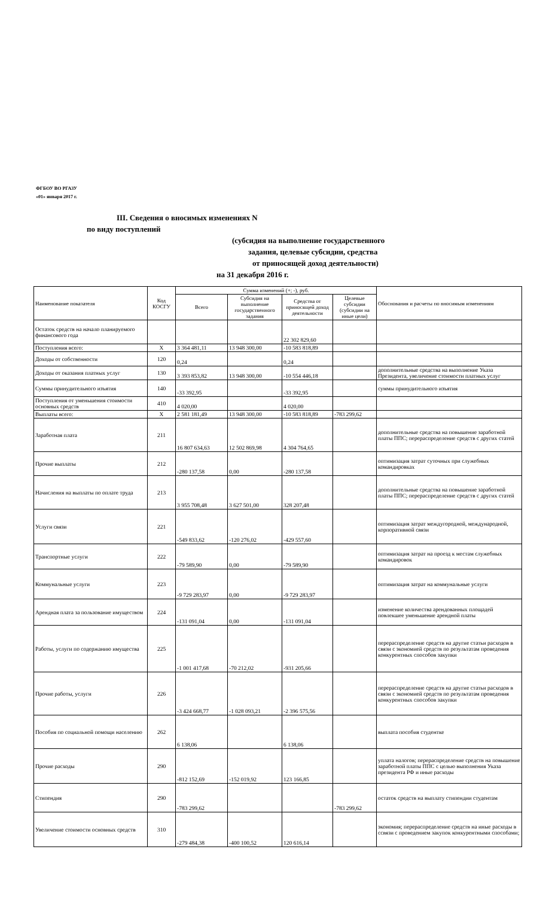ФГБОУ ВО РГАЗУ
«01» января 2017 г.
III. Сведения о вносимых изменениях N
по виду поступлений
(субсидия на выполнение государственного
задания, целевые субсидии, средства
от приносящей доход деятельности)
на 31 декабря 2016 г.
| Наименование показателя | Код КОСГУ | Сумма изменений (+; -), руб. | | | | Обоснования и расчеты по вносимым изменениям |
| --- | --- | --- | --- | --- | --- | --- |
| | | Всего | Субсидия на выполнение государственного задания | Средства от приносящей доход деятельности | Целевые субсидии (субсидии на иные цели) | |
| Остаток средств на начало планируемого финансового года | | | | 22 302 829,60 | | |
| Поступления всего: | X | 3 364 481,11 | 13 948 300,00 | -10 583 818,89 | | |
| Доходы от собственности | 120 | 0,24 | | 0,24 | | |
| Доходы от оказания платных услуг | 130 | 3 393 853,82 | 13 948 300,00 | -10 554 446,18 | | дополнительные средства на выполнение Указа Президента, увеличение стоимости платных услуг |
| Суммы принудительного изъятия | 140 | -33 392,95 | | -33 392,95 | | суммы принудительного изъятия |
| Поступления от уменьшения стоимости основных средств | 410 | 4 020,00 | | 4 020,00 | | |
| Выплаты всего: | X | 2 581 181,49 | 13 948 300,00 | -10 583 818,89 | -783 299,62 | |
| Заработная плата | 211 | 16 807 634,63 | 12 502 869,98 | 4 304 764,65 | | дополнительные средства на повышение заработной платы ППС; перераспределение средств с других статей |
| Прочие выплаты | 212 | -280 137,58 | 0,00 | -280 137,58 | | оптимизация затрат суточных при служебных командировках |
| Начисления на выплаты по оплате труда | 213 | 3 955 708,48 | 3 627 501,00 | 328 207,48 | | дополнительные средства на повышение заработной платы ППС; перераспределение средств с других статей |
| Услуги связи | 221 | -549 833,62 | -120 276,02 | -429 557,60 | | оптимизация затрат междугородной, международной, корпоративной связи |
| Транспортные услуги | 222 | -79 589,90 | 0,00 | -79 589,90 | | оптимизация затрат на проезд к местам служебных командировок |
| Коммунальные услуги | 223 | -9 729 283,97 | 0,00 | -9 729 283,97 | | оптимизация затрат на коммунальные услуги |
| Арендная плата за пользование имуществом | 224 | -131 091,04 | 0,00 | -131 091,04 | | изменение количества арендованных площадей повлекшее уменьшение арендной платы |
| Работы, услуги по содержанию имущества | 225 | -1 001 417,68 | -70 212,02 | -931 205,66 | | перераспределение средств на другие статьи расходов в связи с экономией средств по результатам проведения конкурентных способов закупки |
| Прочие работы, услуги | 226 | -3 424 668,77 | -1 028 093,21 | -2 396 575,56 | | перераспределение средств на другие статьи расходов в связи с экономией средств по результатам проведения конкурентных способов закупки |
| Пособия по социальной помощи населению | 262 | 6 138,06 | | 6 138,06 | | выплата пособия студентке |
| Прочие расходы | 290 | -812 152,69 | -152 019,92 | 123 166,85 | | уплата налогов; перераспределение средств на повышение заработной платы ППС с целью выполнения Указа президента РФ и иные расходы |
| Стипендия | 290 | -783 299,62 | | | -783 299,62 | остаток средств на выплату стипендии студентам |
| Увеличение стоимости основных средств | 310 | -279 484,38 | -400 100,52 | 120 616,14 | | экономия; перераспределение средств на иные расходы в ссвязи с проведением закупок конкурентными способами; |